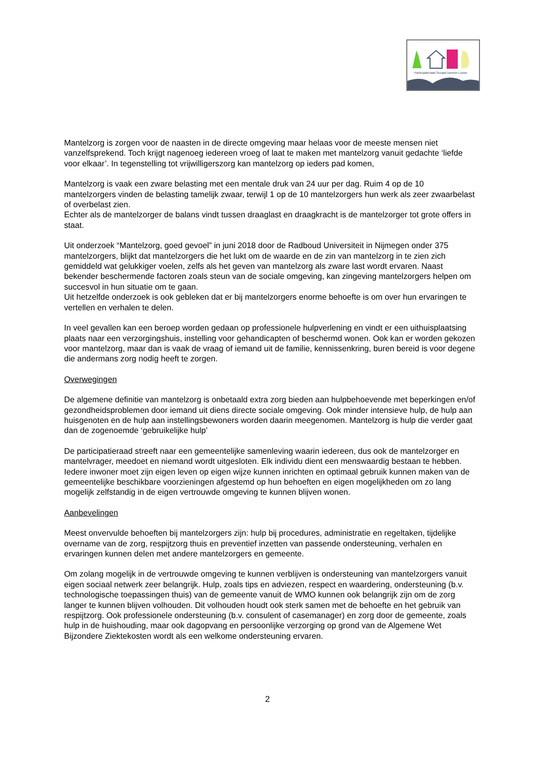Participatieraad Sociaal Domein Losser
Mantelzorg is zorgen voor de naasten in de directe omgeving maar helaas voor de meeste mensen niet vanzelfsprekend. Toch krijgt nagenoeg iedereen vroeg of laat te maken met mantelzorg vanuit gedachte ‘liefde voor elkaar’. In tegenstelling tot vrijwilligerszorg kan mantelzorg op ieders pad komen,
Mantelzorg is vaak een zware belasting met een mentale druk van 24 uur per dag. Ruim 4 op de 10 mantelzorgers vinden de belasting tamelijk zwaar, terwijl 1 op de 10 mantelzorgers hun werk als zeer zwaarbelast of overbelast zien.
Echter als de mantelzorger de balans vindt tussen draaglast en draagkracht is de mantelzorger tot grote offers in staat.
Uit onderzoek “Mantelzorg, goed gevoel” in juni 2018 door de Radboud Universiteit in Nijmegen onder 375 mantelzorgers, blijkt dat mantelzorgers die het lukt om de waarde en de zin van mantelzorg in te zien zich gemiddeld wat gelukkiger voelen, zelfs als het geven van mantelzorg als zware last wordt ervaren. Naast bekender beschermende factoren zoals steun van de sociale omgeving, kan zingeving mantelzorgers helpen om succesvol in hun situatie om te gaan.
Uit hetzelfde onderzoek is ook gebleken dat er bij mantelzorgers enorme behoefte is om over hun ervaringen te vertellen en verhalen te delen.
In veel gevallen kan een beroep worden gedaan op professionele hulpverlening en vindt er een uithuisplaatsing plaats naar een verzorgingshuis, instelling voor gehandicapten of beschermd wonen. Ook kan er worden gekozen voor mantelzorg, maar dan is vaak de vraag of iemand uit de familie, kennissenkring, buren bereid is voor degene die andermans zorg nodig heeft te zorgen.
Overwegingen
De algemene definitie van mantelzorg is onbetaald extra zorg bieden aan hulpbehoevende met beperkingen en/of gezondheidsproblemen door iemand uit diens directe sociale omgeving. Ook minder intensieve hulp, de hulp aan huisgenoten en de hulp aan instellingsbewoners worden daarin meegenomen. Mantelzorg is hulp die verder gaat dan de zogenoemde ‘gebruikelijke hulp’
De participatieraad streeft naar een gemeentelijke samenleving waarin iedereen, dus ook de mantelzorger en mantelvrager, meedoet en niemand wordt uitgesloten. Elk individu dient een menswaardig bestaan te hebben. Iedere inwoner moet zijn eigen leven op eigen wijze kunnen inrichten en optimaal gebruik kunnen maken van de gemeentelijke beschikbare voorzieningen afgestemd op hun behoeften en eigen mogelijkheden om zo lang mogelijk zelfstandig in de eigen vertrouwde omgeving te kunnen blijven wonen.
Aanbevelingen
Meest onvervulde behoeften bij mantelzorgers zijn: hulp bij procedures, administratie en regeltaken, tijdelijke overname van de zorg, respijtzorg thuis en preventief inzetten van passende ondersteuning, verhalen en ervaringen kunnen delen met andere mantelzorgers en gemeente.
Om zolang mogelijk in de vertrouwde omgeving te kunnen verblijven is ondersteuning van mantelzorgers vanuit eigen sociaal netwerk zeer belangrijk. Hulp, zoals tips en adviezen, respect en waardering, ondersteuning (b.v. technologische toepassingen thuis) van de gemeente vanuit de WMO kunnen ook belangrijk zijn om de zorg langer te kunnen blijven volhouden. Dit volhouden houdt ook sterk samen met de behoefte en het gebruik van respijtzorg. Ook professionele ondersteuning (b.v. consulent of casemanager) en zorg door de gemeente, zoals hulp in de huishouding, maar ook dagopvang en persoonlijke verzorging op grond van de Algemene Wet Bijzondere Ziektekosten wordt als een welkome ondersteuning ervaren.
2